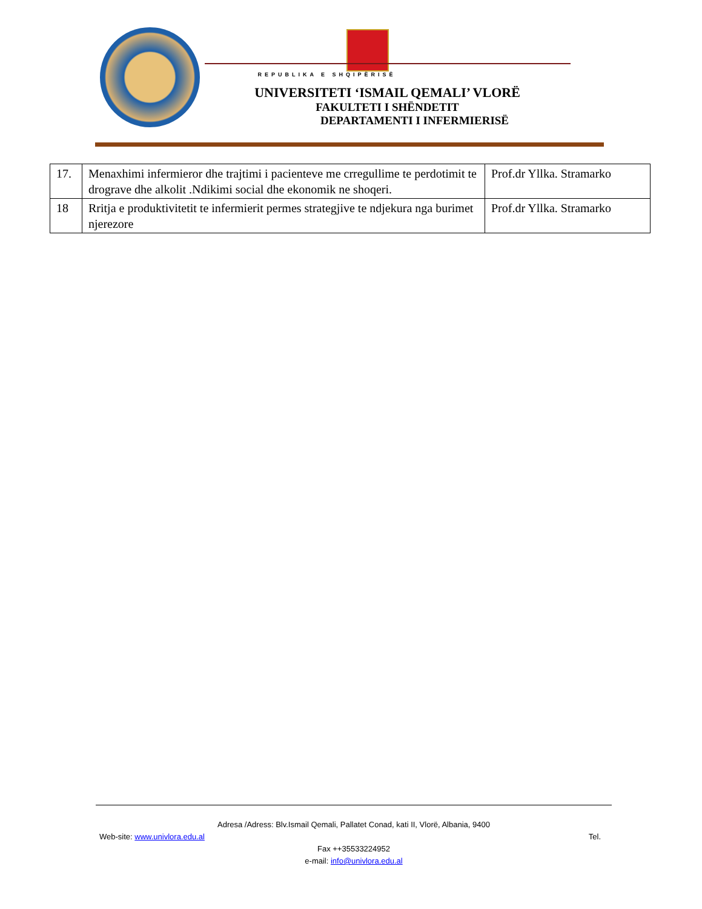REPUBLIKA E SHQIPËRISË
UNIVERSITETI ‘ISMAIL QEMALI’ VLORË
FAKULTETI I SHËNDETIT
DEPARTAMENTI I INFERMIERISË
| 17. | Menaxhimi infermieror dhe trajtimi i pacienteve me crregullime te perdotimit te drograve dhe alkolit .Ndikimi social dhe ekonomik ne shoqeri. | Prof.dr Yllka. Stramarko |
| 18 | Rritja e produktivitetit te infermierit permes strategjive te ndjekura nga burimet njerezore | Prof.dr Yllka. Stramarko |
Adresa /Adress: Blv.Ismail Qemali, Pallatet Conad, kati II, Vlorë, Albania, 9400
Web-site: www.univlora.edu.al Tel.
Fax ++35533224952
e-mail: info@univlora.edu.al